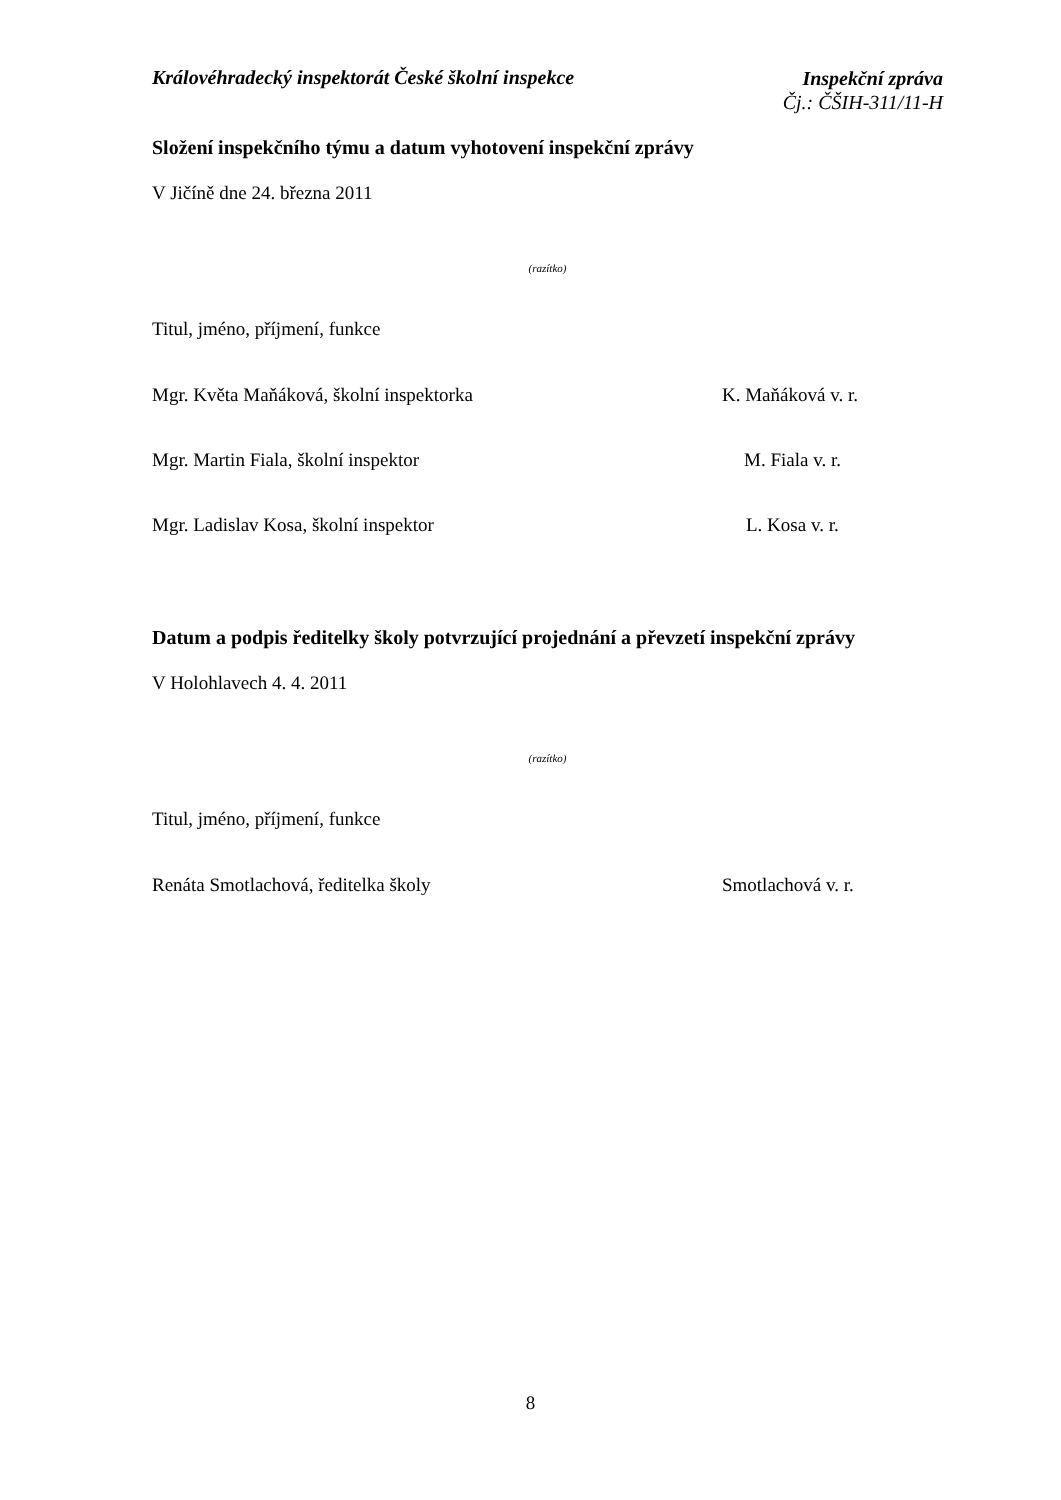Královéhradecký inspektorát České školní inspekce
Inspekční zpráva
Čj.: ČŠIH-311/11-H
Složení inspekčního týmu a datum vyhotovení inspekční zprávy
V Jičíně dne 24. března 2011
(razítko)
Titul, jméno, příjmení, funkce
Mgr. Květa Maňáková, školní inspektorka K. Maňáková v. r.
Mgr. Martin Fiala, školní inspektor M. Fiala v. r.
Mgr. Ladislav Kosa, školní inspektor L. Kosa v. r.
Datum a podpis ředitelky školy potvrzující projednání a převzetí inspekční zprávy
V Holohlavech 4. 4. 2011
(razítko)
Titul, jméno, příjmení, funkce
Renáta Smotlachová, ředitelka školy Smotlachová v. r.
8